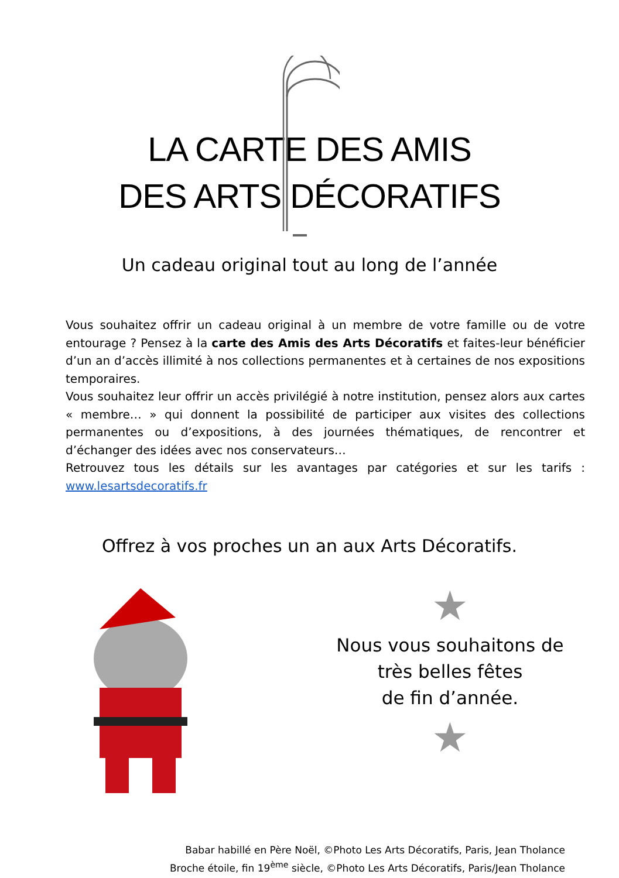LA CARTE DES AMIS
DES ARTS DÉCORATIFS
Un cadeau original tout au long de l’année
Vous souhaitez offrir un cadeau original à un membre de votre famille ou de votre entourage ? Pensez à la carte des Amis des Arts Décoratifs et faites-leur bénéficier d’un an d’accès illimité à nos collections permanentes et à certaines de nos expositions temporaires.
Vous souhaitez leur offrir un accès privilégié à notre institution, pensez alors aux cartes « membre… » qui donnent la possibilité de participer aux visites des collections permanentes ou d’expositions, à des journées thématiques, de rencontrer et d’échanger des idées avec nos conservateurs…
Retrouvez tous les détails sur les avantages par catégories et sur les tarifs : www.lesartsdecoratifs.fr
Offrez à vos proches un an aux Arts Décoratifs.
★
Nous vous souhaitons de
très belles fêtes
de fin d’année.
★
Babar habillé en Père Noël, ©Photo Les Arts Décoratifs, Paris, Jean Tholance
Broche étoile, fin 19<sup>ème</sup> siècle, ©Photo Les Arts Décoratifs, Paris/Jean Tholance